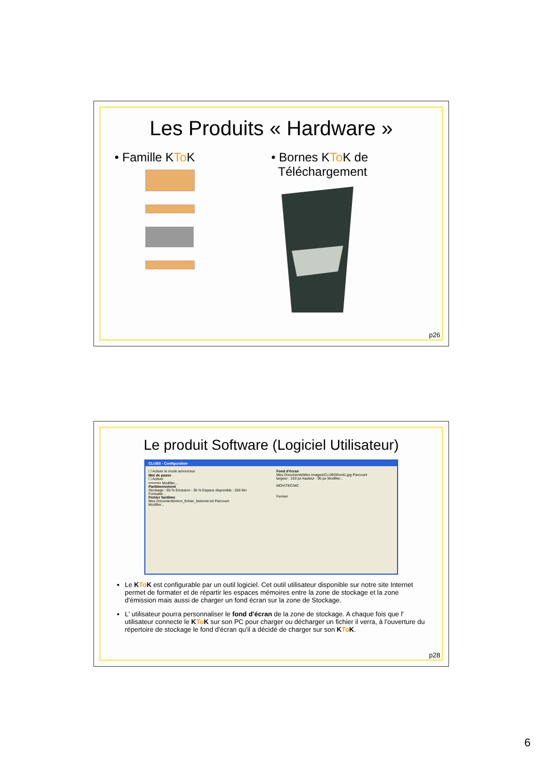Les Produits « Hardware »
• Famille KTo K • Bornes KTo K de
Téléchargement
p26
Le produit Software (Logiciel Utilisateur)
CLUBS - Configuration
☐ Activer le mode annonceur
Mot de passe
☐ Activer
•••••••••• Modifier...
Partitionnement
Stockage : 65 % Emission : 35 % Espace disponible : 256 Mo
Formater...
Fichier fantôme
Mes Documents\mon_fichier_fantome.txt Parcourir
Modifier...
Fond d'écran
Mes Documents\Mes Images\CLUBS\fond1.jpg Parcourir
largeur : 163 px hauteur : 95 px Modifier...
MOVITECNIC
Fermer
Le KTo K est configurable par un outil logiciel. Cet outil utilisateur disponible sur notre site Internet permet de formater et de répartir les espaces mémoires entre la zone de stockage et la zone d'émission mais aussi de charger un fond écran sur la zone de Stockage.
L' utilisateur pourra personnaliser le fond d'écran de la zone de stockage. A chaque fois que l' utilisateur connecte le KTo K sur son PC pour charger ou décharger un fichier il verra, à l'ouverture du répertoire de stockage le fond d'écran qu'il a décidé de charger sur son KTo K.
p28
6